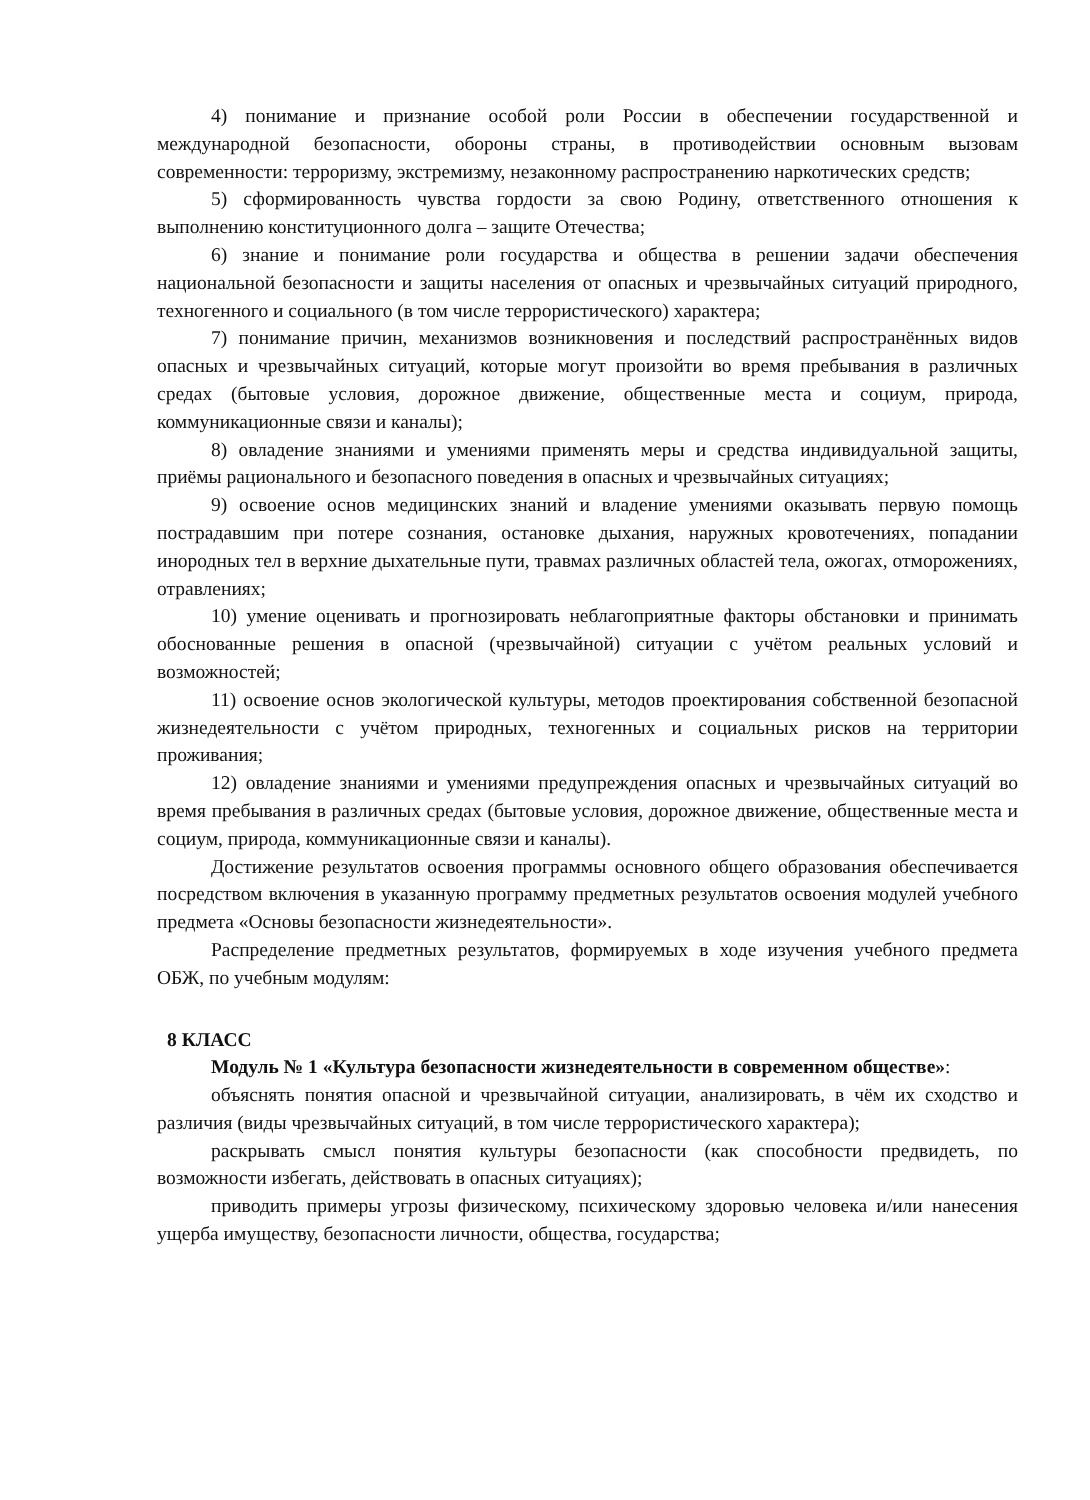4) понимание и признание особой роли России в обеспечении государственной и международной безопасности, обороны страны, в противодействии основным вызовам современности: терроризму, экстремизму, незаконному распространению наркотических средств;
5) сформированность чувства гордости за свою Родину, ответственного отношения к выполнению конституционного долга – защите Отечества;
6) знание и понимание роли государства и общества в решении задачи обеспечения национальной безопасности и защиты населения от опасных и чрезвычайных ситуаций природного, техногенного и социального (в том числе террористического) характера;
7) понимание причин, механизмов возникновения и последствий распространённых видов опасных и чрезвычайных ситуаций, которые могут произойти во время пребывания в различных средах (бытовые условия, дорожное движение, общественные места и социум, природа, коммуникационные связи и каналы);
8) овладение знаниями и умениями применять меры и средства индивидуальной защиты, приёмы рационального и безопасного поведения в опасных и чрезвычайных ситуациях;
9) освоение основ медицинских знаний и владение умениями оказывать первую помощь пострадавшим при потере сознания, остановке дыхания, наружных кровотечениях, попадании инородных тел в верхние дыхательные пути, травмах различных областей тела, ожогах, отморожениях, отравлениях;
10) умение оценивать и прогнозировать неблагоприятные факторы обстановки и принимать обоснованные решения в опасной (чрезвычайной) ситуации с учётом реальных условий и возможностей;
11) освоение основ экологической культуры, методов проектирования собственной безопасной жизнедеятельности с учётом природных, техногенных и социальных рисков на территории проживания;
12) овладение знаниями и умениями предупреждения опасных и чрезвычайных ситуаций во время пребывания в различных средах (бытовые условия, дорожное движение, общественные места и социум, природа, коммуникационные связи и каналы).
Достижение результатов освоения программы основного общего образования обеспечивается посредством включения в указанную программу предметных результатов освоения модулей учебного предмета «Основы безопасности жизнедеятельности».
Распределение предметных результатов, формируемых в ходе изучения учебного предмета ОБЖ, по учебным модулям:
8 КЛАСС
Модуль № 1 «Культура безопасности жизнедеятельности в современном обществе»:
объяснять понятия опасной и чрезвычайной ситуации, анализировать, в чём их сходство и различия (виды чрезвычайных ситуаций, в том числе террористического характера);
раскрывать смысл понятия культуры безопасности (как способности предвидеть, по возможности избегать, действовать в опасных ситуациях);
приводить примеры угрозы физическому, психическому здоровью человека и/или нанесения ущерба имуществу, безопасности личности, общества, государства;